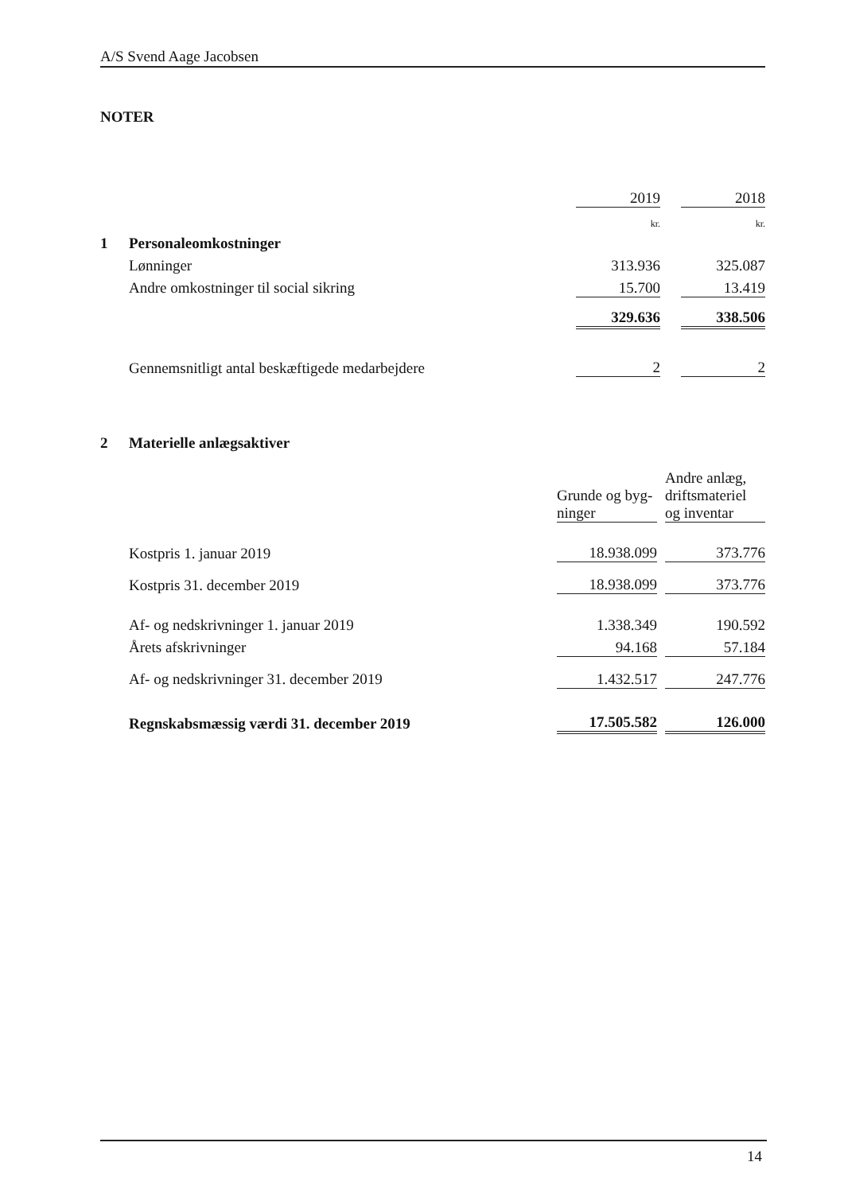A/S Svend Aage Jacobsen
NOTER
| | | 2019 | | 2018 |
| | | kr. | | kr. |
| 1 | Personaleomkostninger | | | |
| | Lønninger | 313.936 | | 325.087 |
| | Andre omkostninger til social sikring | 15.700 | | 13.419 |
| | | 329.636 | | 338.506 |
| | Gennemsnitligt antal beskæftigede medarbejdere | 2 | | 2 |
| 2 | Materielle anlægsaktiver | | | |
| | | Grunde og byg- ninger | | Andre anlæg, driftsmateriel og inventar |
| | Kostpris 1. januar 2019 | 18.938.099 | | 373.776 |
| | Kostpris 31. december 2019 | 18.938.099 | | 373.776 |
| | Af- og nedskrivninger 1. januar 2019 | 1.338.349 | | 190.592 |
| | Årets afskrivninger | 94.168 | | 57.184 |
| | Af- og nedskrivninger 31. december 2019 | 1.432.517 | | 247.776 |
| | Regnskabsmæssig værdi 31. december 2019 | 17.505.582 | | 126.000 |
14